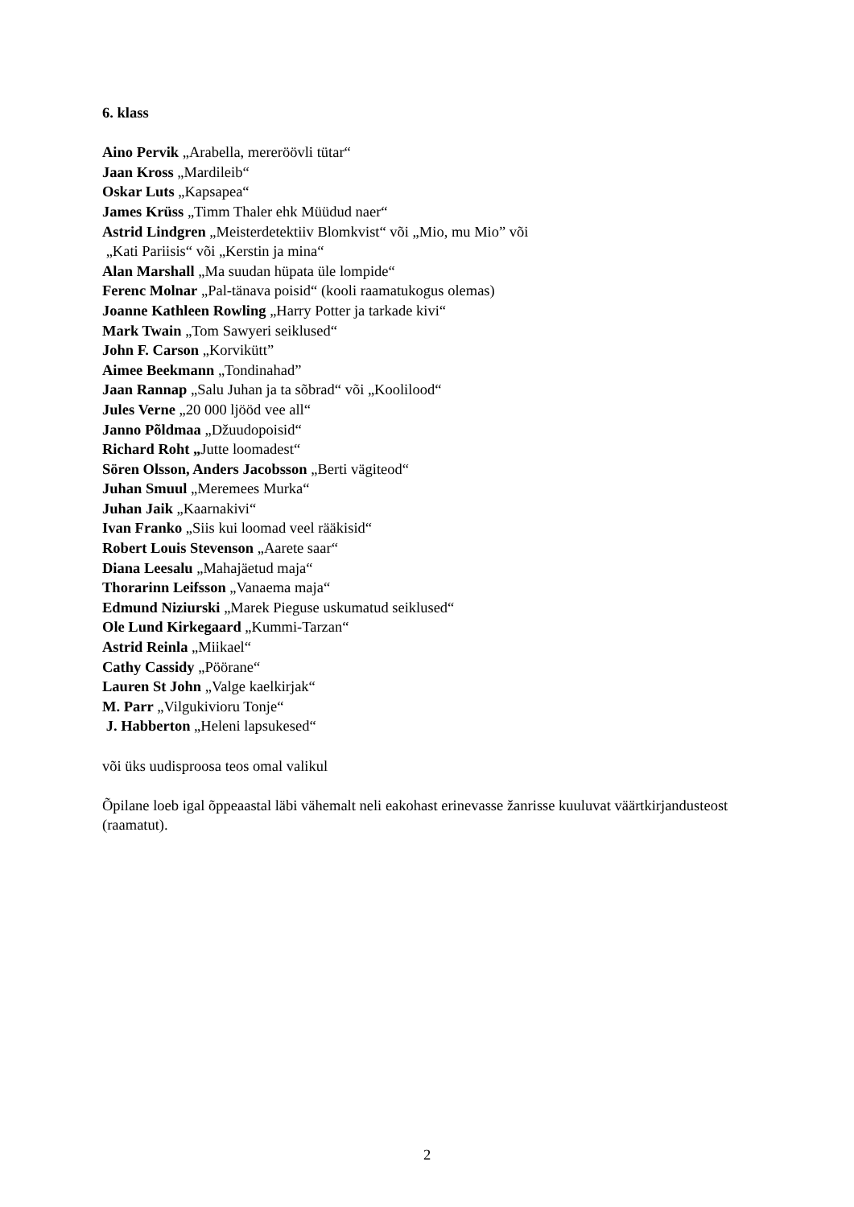6. klass
Aino Pervik „Arabella, mereröövli tütar“
Jaan Kross „Mardileib“
Oskar Luts „Kapsapea“
James Krüss „Timm Thaler ehk Müüdud naer“
Astrid Lindgren „Meisterdetektiiv Blomkvist“ või „Mio, mu Mio” või
„Kati Pariisis“ või „Kerstin ja mina“
Alan Marshall „Ma suudan hüpata üle lompide“
Ferenc Molnar „Pal-tänava poisid“ (kooli raamatukogus olemas)
Joanne Kathleen Rowling „Harry Potter ja tarkade kivi“
Mark Twain „Tom Sawyeri seiklused“
John F. Carson „Korvikütt”
Aimee Beekmann „Tondinahad”
Jaan Rannap „Salu Juhan ja ta sõbrad“ või „Koolilood“
Jules Verne „20 000 ljööd vee all“
Janno Põldmaa „Džuudopoisid“
Richard Roht „Jutte loomadest“
Sören Olsson, Anders Jacobsson „Berti vägiteod“
Juhan Smuul „Meremees Murka“
Juhan Jaik „Kaarnakivi“
Ivan Franko „Siis kui loomad veel rääkisid“
Robert Louis Stevenson „Aarete saar“
Diana Leesalu „Mahajäetud maja“
Thorarinn Leifsson „Vanaema maja“
Edmund Niziurski „Marek Pieguse uskumatud seiklused“
Ole Lund Kirkegaard „Kummi-Tarzan“
Astrid Reinla „Miikael“
Cathy Cassidy „Pöörane“
Lauren St John „Valge kaelkirjak“
M. Parr „Vilgukivioru Tonje“
J. Habberton „Heleni lapsukesed“
või üks uudisproosa teos omal valikul
Õpilane loeb igal õppeaastal läbi vähemalt neli eakohast erinevasse žanrisse kuuluvat väärtkirjandusteost (raamatut).
2